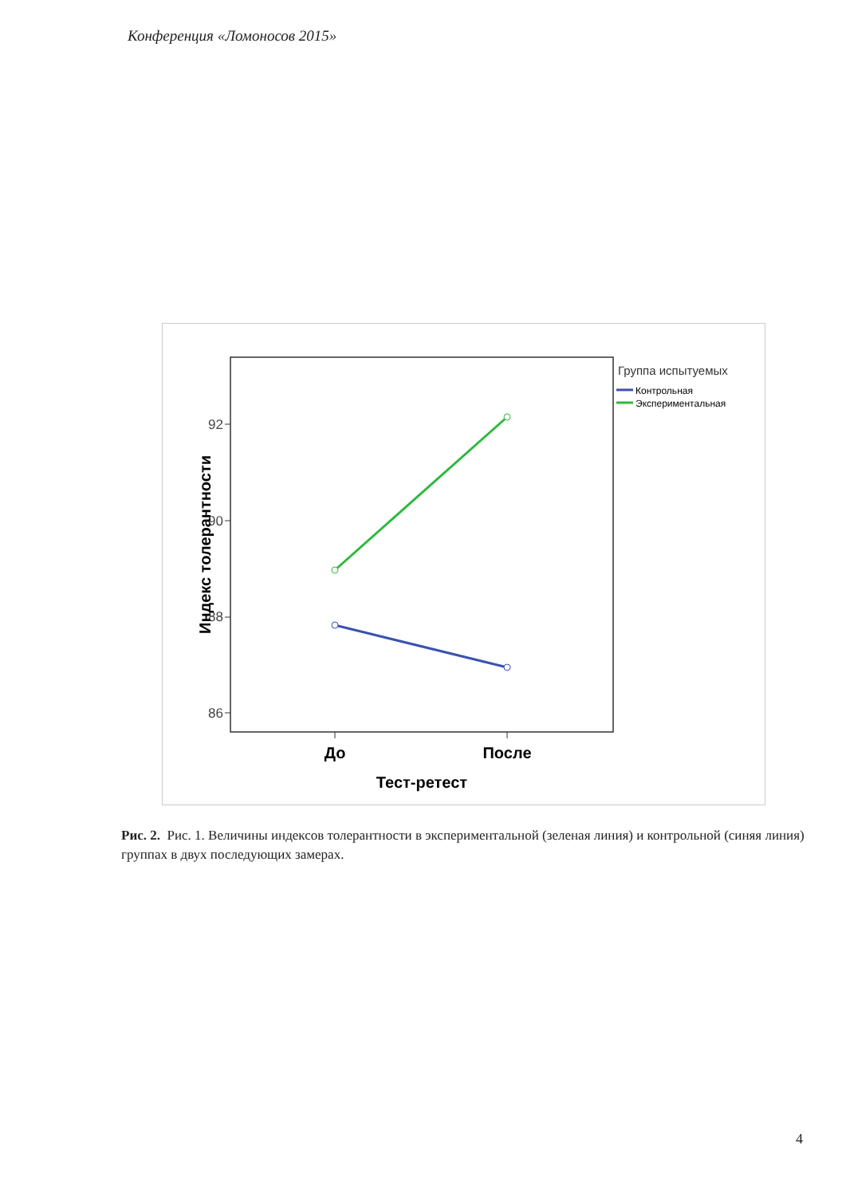Конференция «Ломоносов 2015»
92
90
88
86
Индекс толерантности
До
После
Тест-ретест
Группа испытуемых
Контрольная
Экспериментальная
Рис. 2. Рис. 1. Величины индексов толерантности в экспериментальной (зеленая линия) и контрольной (синяя линия) группах в двух последующих замерах.
4